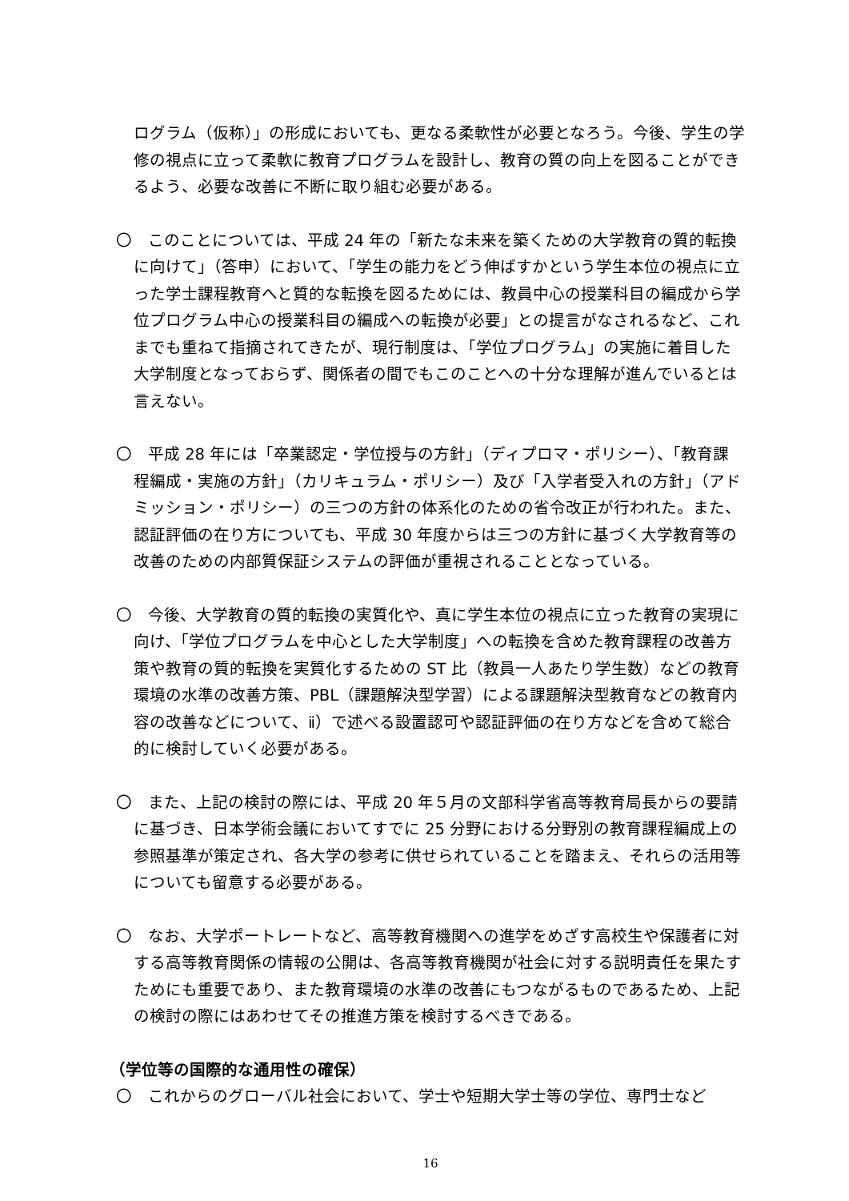ログラム（仮称）」の形成においても、更なる柔軟性が必要となろう。今後、学生の学修の視点に立って柔軟に教育プログラムを設計し、教育の質の向上を図ることができるよう、必要な改善に不断に取り組む必要がある。
〇　このことについては、平成 24 年の「新たな未来を築くための大学教育の質的転換に向けて」（答申）において、「学生の能力をどう伸ばすかという学生本位の視点に立った学士課程教育へと質的な転換を図るためには、教員中心の授業科目の編成から学位プログラム中心の授業科目の編成への転換が必要」との提言がなされるなど、これまでも重ねて指摘されてきたが、現行制度は、「学位プログラム」の実施に着目した大学制度となっておらず、関係者の間でもこのことへの十分な理解が進んでいるとは言えない。
〇　平成 28 年には「卒業認定・学位授与の方針」（ディプロマ・ポリシー）、「教育課程編成・実施の方針」（カリキュラム・ポリシー）及び「入学者受入れの方針」（アドミッション・ポリシー）の三つの方針の体系化のための省令改正が行われた。また、認証評価の在り方についても、平成 30 年度からは三つの方針に基づく大学教育等の改善のための内部質保証システムの評価が重視されることとなっている。
〇　今後、大学教育の質的転換の実質化や、真に学生本位の視点に立った教育の実現に向け、「学位プログラムを中心とした大学制度」への転換を含めた教育課程の改善方策や教育の質的転換を実質化するための ST 比（教員一人あたり学生数）などの教育環境の水準の改善方策、PBL（課題解決型学習）による課題解決型教育などの教育内容の改善などについて、ⅱ）で述べる設置認可や認証評価の在り方などを含めて総合的に検討していく必要がある。
〇　また、上記の検討の際には、平成 20 年５月の文部科学省高等教育局長からの要請に基づき、日本学術会議においてすでに 25 分野における分野別の教育課程編成上の参照基準が策定され、各大学の参考に供せられていることを踏まえ、それらの活用等についても留意する必要がある。
〇　なお、大学ポートレートなど、高等教育機関への進学をめざす高校生や保護者に対する高等教育関係の情報の公開は、各高等教育機関が社会に対する説明責任を果たすためにも重要であり、また教育環境の水準の改善にもつながるものであるため、上記の検討の際にはあわせてその推進方策を検討するべきである。
（学位等の国際的な通用性の確保）
〇　これからのグローバル社会において、学士や短期大学士等の学位、専門士など
16